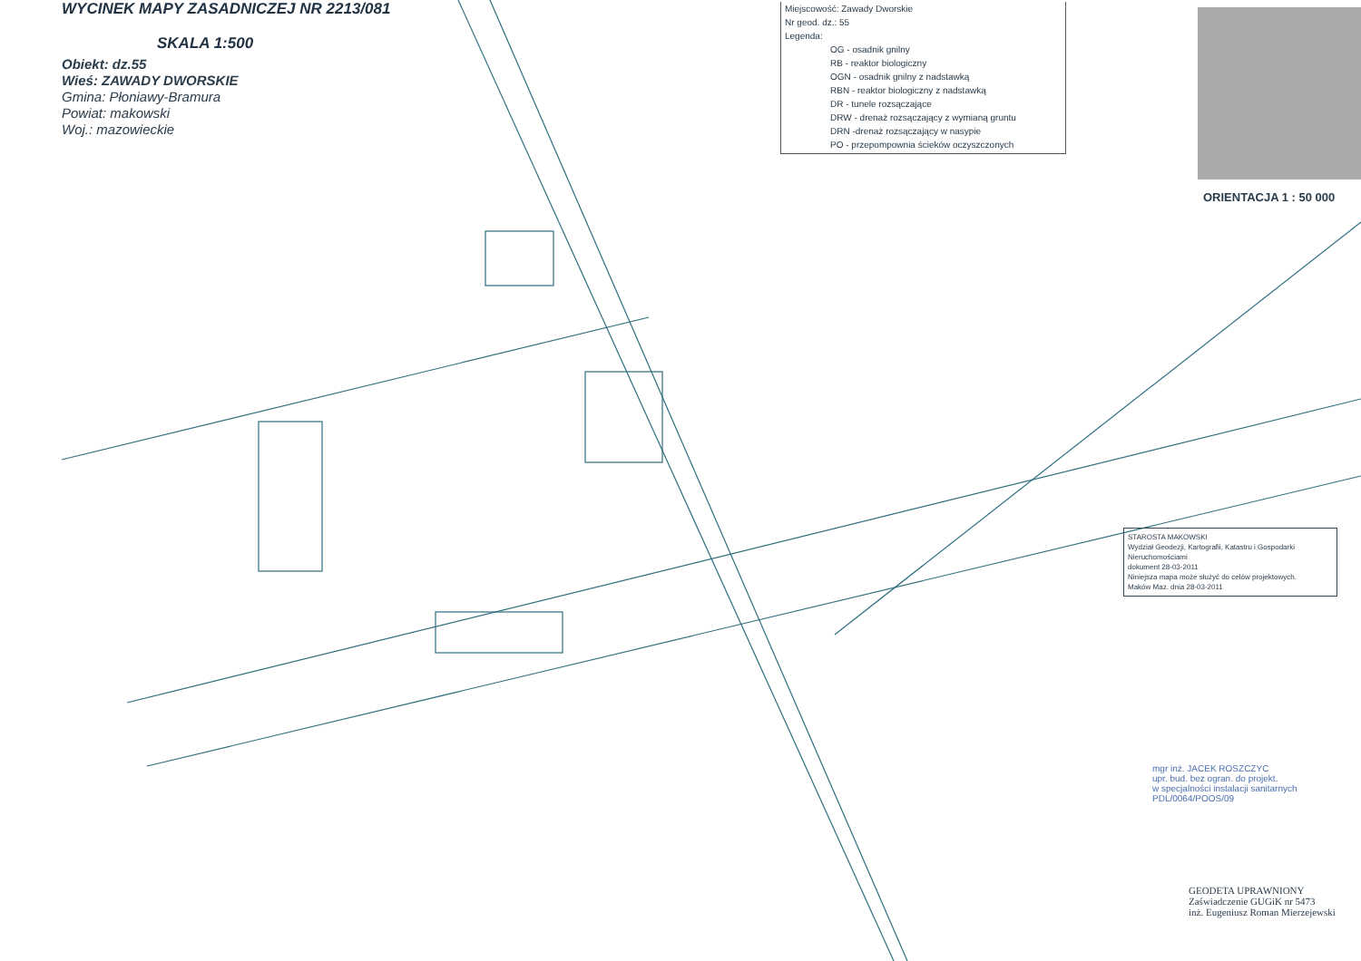WYCINEK MAPY ZASADNICZEJ NR 2213/081
SKALA 1:500
Obiekt: dz.55
Wieś: ZAWADY DWORSKIE
Gmina: Płoniawy-Bramura
Powiat: makowski
Woj.: mazowieckie
Miejscowość: Zawady Dworskie
Nr geod. dz.: 55
Legenda:
OG - osadnik gnilny
RB - reaktor biologiczny
OGN - osadnik gnilny z nadstawką
RBN - reaktor biologiczny z nadstawką
DR - tunele rozsączające
DRW - drenaż rozsączający z wymianą gruntu
DRN -drenaż rozsączający w nasypie
PO - przepompownia ścieków oczyszczonych
ORIENTACJA 1 : 50 000
STAROSTA MAKOWSKI
Wydział Geodezji, Kartografii, Katastru i Gospodarki Nieruchomościami
dokument 28-03-2011
Niniejsza mapa może służyć do celów projektowych.
Maków Maz. dnia 28-03-2011
mgr inż. JACEK ROSZCZYC
upr. bud. bez ogran. do projekt.
w specjalności instalacji sanitarnych
PDL/0064/POOS/09
GEODETA UPRAWNIONY
Zaświadczenie GUGiK nr 5473
inż. Eugeniusz Roman Mierzejewski